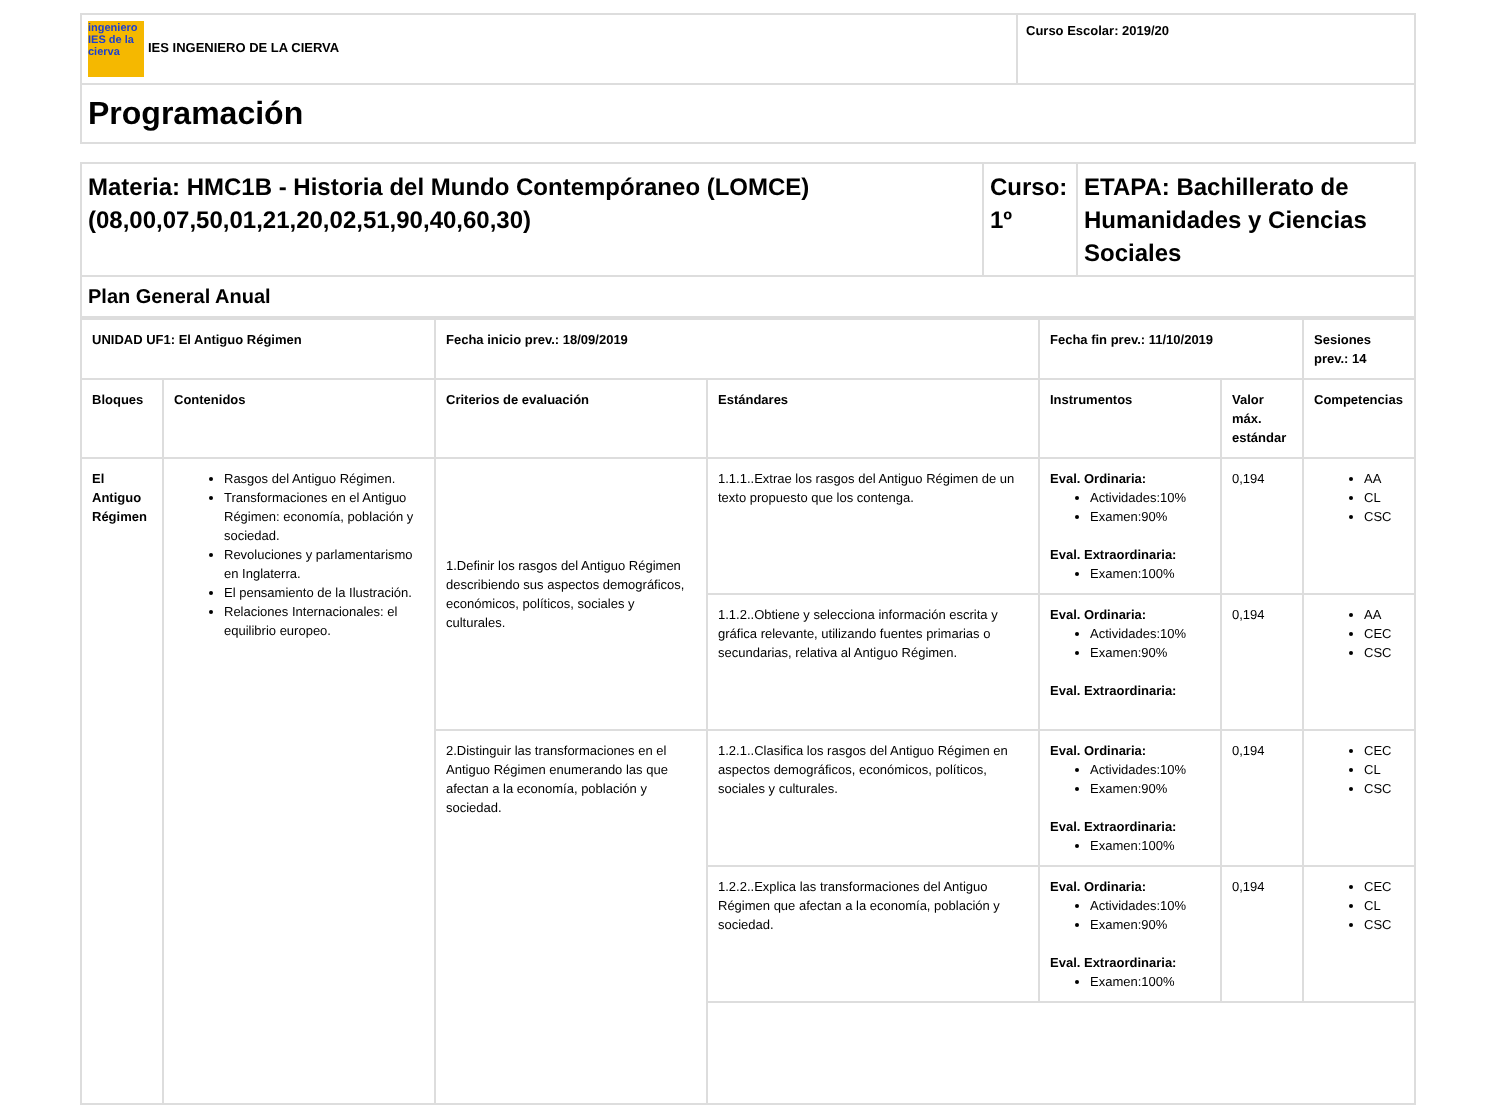| ingeniero IES de la cierva IES INGENIERO DE LA CIERVA | Curso Escolar: 2019/20 |
| Programación | |
| Materia: HMC1B - Historia del Mundo Contempóraneo (LOMCE) (08,00,07,50,01,21,20,02,51,90,40,60,30) | Curso: 1º | ETAPA: Bachillerato de Humanidades y Ciencias Sociales |
| Plan General Anual | | |
| UNIDAD UF1: El Antiguo Régimen | | Fecha inicio prev.: 18/09/2019 | | Fecha fin prev.: 11/10/2019 | | Sesiones prev.: 14 |
| --- | --- | --- | --- | --- | --- | --- |
| Bloques | Contenidos | Criterios de evaluación | Estándares | Instrumentos | Valor máx. estándar | Competencias |
| El Antiguo Régimen | Rasgos del Antiguo Régimen. Transformaciones en el Antiguo Régimen: economía, población y sociedad. Revoluciones y parlamentarismo en Inglaterra. El pensamiento de la Ilustración. Relaciones Internacionales: el equilibrio europeo. | 1.Definir los rasgos del Antiguo Régimen describiendo sus aspectos demográficos, económicos, políticos, sociales y culturales. | 1.1.1..Extrae los rasgos del Antiguo Régimen de un texto propuesto que los contenga. | Eval. Ordinaria: Actividades:10% Examen:90% Eval. Extraordinaria: Examen:100% | 0,194 | AA CL CSC |
| | | | 1.1.2..Obtiene y selecciona información escrita y gráfica relevante, utilizando fuentes primarias o secundarias, relativa al Antiguo Régimen. | Eval. Ordinaria: Actividades:10% Examen:90% Eval. Extraordinaria: | 0,194 | AA CEC CSC |
| | | 2.Distinguir las transformaciones en el Antiguo Régimen enumerando las que afectan a la economía, población y sociedad. | 1.2.1..Clasifica los rasgos del Antiguo Régimen en aspectos demográficos, económicos, políticos, sociales y culturales. | Eval. Ordinaria: Actividades:10% Examen:90% Eval. Extraordinaria: Examen:100% | 0,194 | CEC CL CSC |
| | | | 1.2.2..Explica las transformaciones del Antiguo Régimen que afectan a la economía, población y sociedad. | Eval. Ordinaria: Actividades:10% Examen:90% Eval. Extraordinaria: Examen:100% | 0,194 | CEC CL CSC |